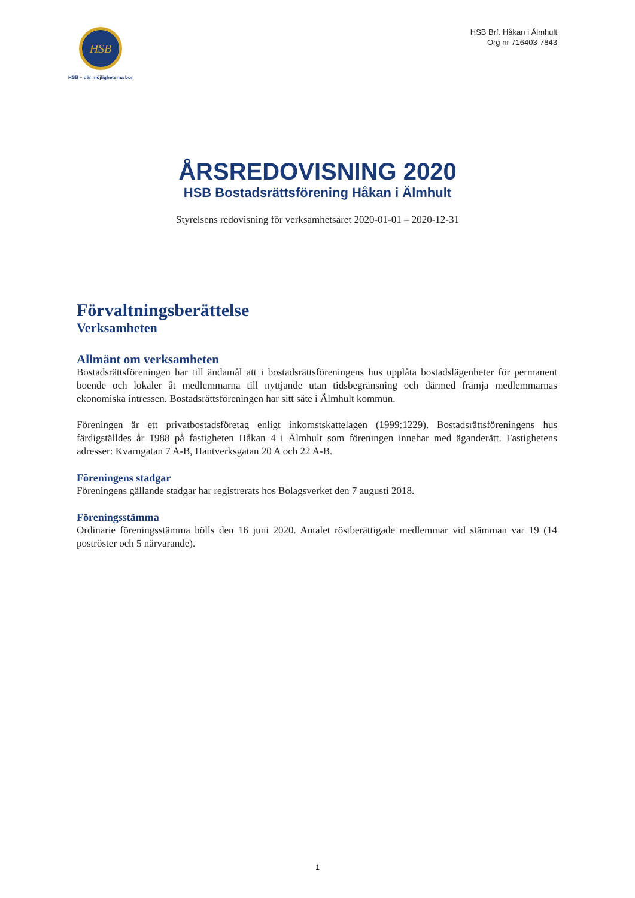HSB
HSB – där möjligheterna bor
HSB Brf. Håkan i Älmhult
Org nr 716403-7843
ÅRSREDOVISNING 2020
HSB Bostadsrättsförening Håkan i Älmhult
Styrelsens redovisning för verksamhetsåret 2020-01-01 – 2020-12-31
Förvaltningsberättelse
Verksamheten
Allmänt om verksamheten
Bostadsrättsföreningen har till ändamål att i bostadsrättsföreningens hus upplåta bostadslägenheter för permanent boende och lokaler åt medlemmarna till nyttjande utan tidsbegränsning och därmed främja medlemmarnas ekonomiska intressen. Bostadsrättsföreningen har sitt säte i Älmhult kommun.
Föreningen är ett privatbostadsföretag enligt inkomstskattelagen (1999:1229). Bostadsrättsföreningens hus färdigställdes år 1988 på fastigheten Håkan 4 i Älmhult som föreningen innehar med äganderätt. Fastighetens adresser: Kvarngatan 7 A-B, Hantverksgatan 20 A och 22 A-B.
Föreningens stadgar
Föreningens gällande stadgar har registrerats hos Bolagsverket den 7 augusti 2018.
Föreningsstämma
Ordinarie föreningsstämma hölls den 16 juni 2020. Antalet röstberättigade medlemmar vid stämman var 19 (14 poströster och 5 närvarande).
1